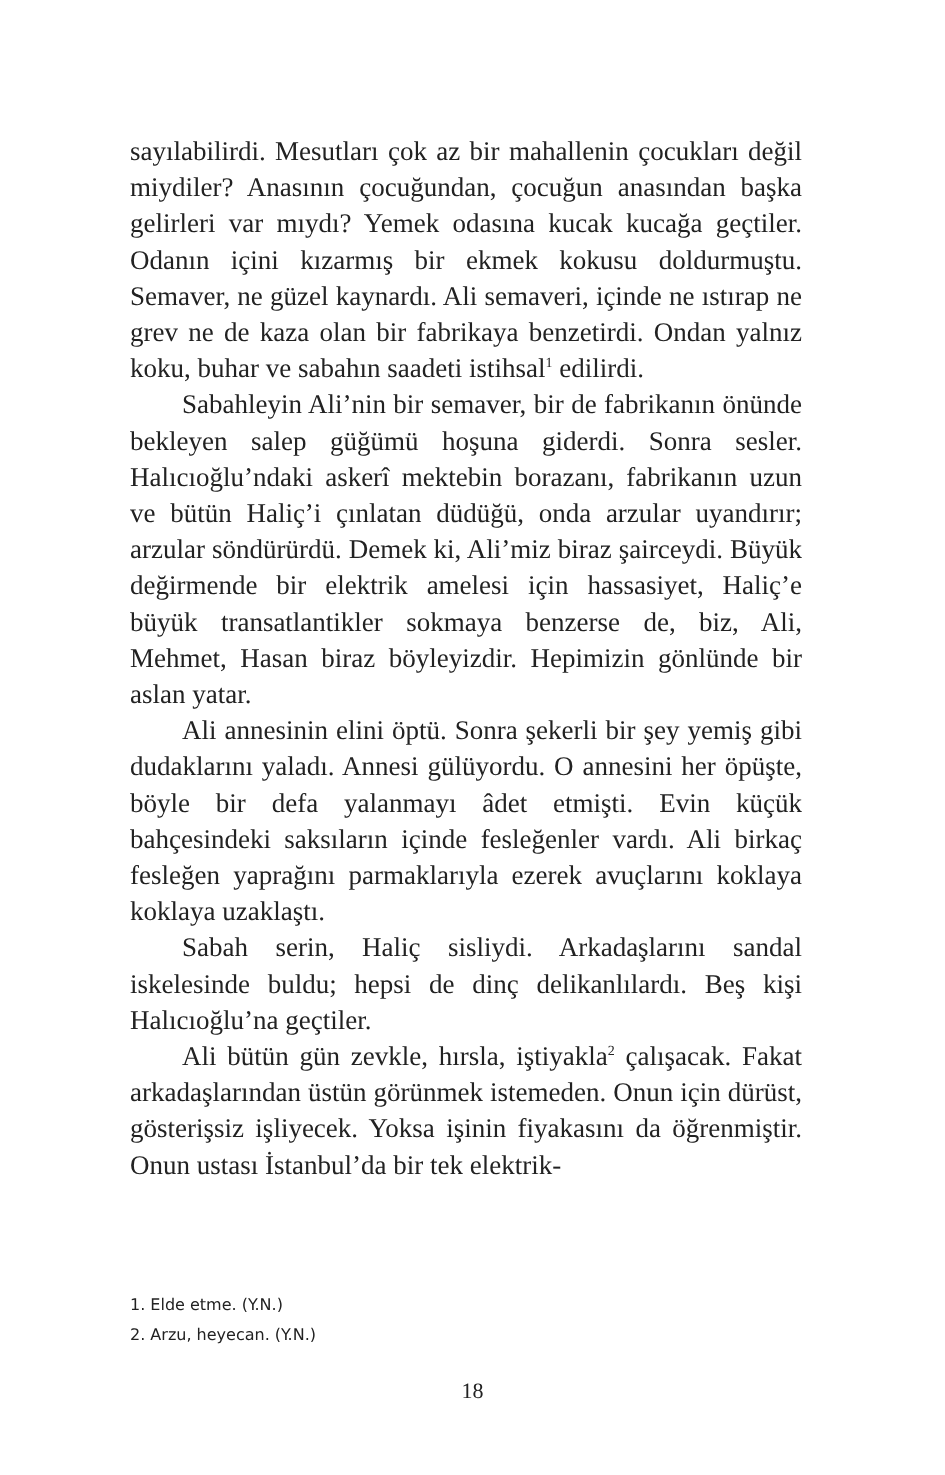sayılabilirdi. Mesutları çok az bir mahallenin çocukları değil miydiler? Anasının çocuğundan, çocuğun anasından başka gelirleri var mıydı? Yemek odasına kucak kucağa geçtiler. Odanın içini kızarmış bir ekmek kokusu doldurmuştu. Semaver, ne güzel kaynardı. Ali semaveri, içinde ne ıstırap ne grev ne de kaza olan bir fabrikaya benzetirdi. Ondan yalnız koku, buhar ve sabahın saadeti istihsal<sup>1</sup> edilirdi.
Sabahleyin Ali’nin bir semaver, bir de fabrikanın önünde bekleyen salep güğümü hoşuna giderdi. Sonra sesler. Halıcıoğlu’ndaki askerî mektebin borazanı, fabrikanın uzun ve bütün Haliç’i çınlatan düdüğü, onda arzular uyandırır; arzular söndürürdü. Demek ki, Ali’miz biraz şairceydi. Büyük değirmende bir elektrik amelesi için hassasiyet, Haliç’e büyük transatlantikler sokmaya benzerse de, biz, Ali, Mehmet, Hasan biraz böyleyizdir. Hepimizin gönlünde bir aslan yatar.
Ali annesinin elini öptü. Sonra şekerli bir şey yemiş gibi dudaklarını yaladı. Annesi gülüyordu. O annesini her öpüşte, böyle bir defa yalanmayı âdet etmişti. Evin küçük bahçesindeki saksıların içinde fesleğenler vardı. Ali birkaç fesleğen yaprağını parmaklarıyla ezerek avuçlarını koklaya koklaya uzaklaştı.
Sabah serin, Haliç sisliydi. Arkadaşlarını sandal iskelesinde buldu; hepsi de dinç delikanlılardı. Beş kişi Halıcıoğlu’na geçtiler.
Ali bütün gün zevkle, hırsla, iştiyakla<sup>2</sup> çalışacak. Fakat arkadaşlarından üstün görünmek istemeden. Onun için dürüst, gösterişsiz işliyecek. Yoksa işinin fiyakasını da öğrenmiştir. Onun ustası İstanbul’da bir tek elektrik-
1. Elde etme. (Y.N.)
2. Arzu, heyecan. (Y.N.)
18